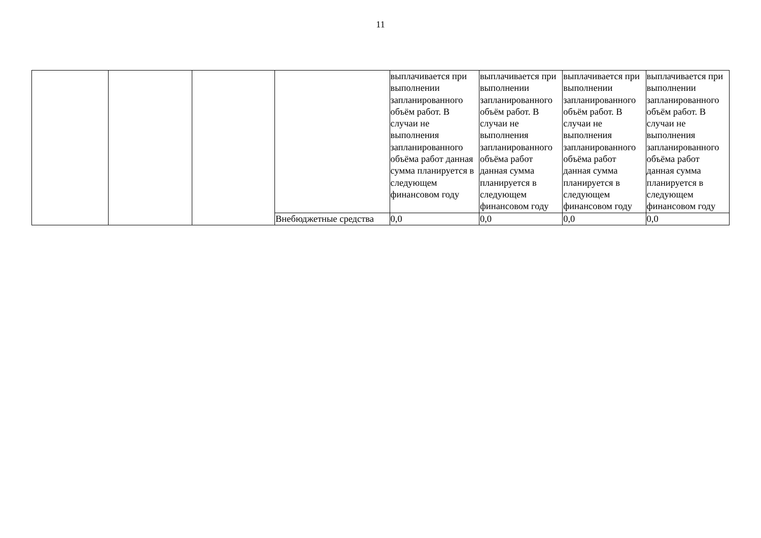11
| | | | | выплачивается при выполнении запланированного объём работ. В случаи не выполнения запланированного объёма работ данная сумма планируется в следующем финансовом году | выплачивается при выполнении запланированного объём работ. В случаи не выполнения запланированного объёма работ данная сумма планируется в следующем финансовом году | выплачивается при выполнении запланированного объём работ. В случаи не выполнения запланированного объёма работ данная сумма планируется в следующем финансовом году | выплачивается при выполнении запланированного объём работ. В случаи не выполнения запланированного объёма работ данная сумма планируется в следующем финансовом году |
| | | | Внебюджетные средства | 0,0 | 0,0 | 0,0 | 0,0 |